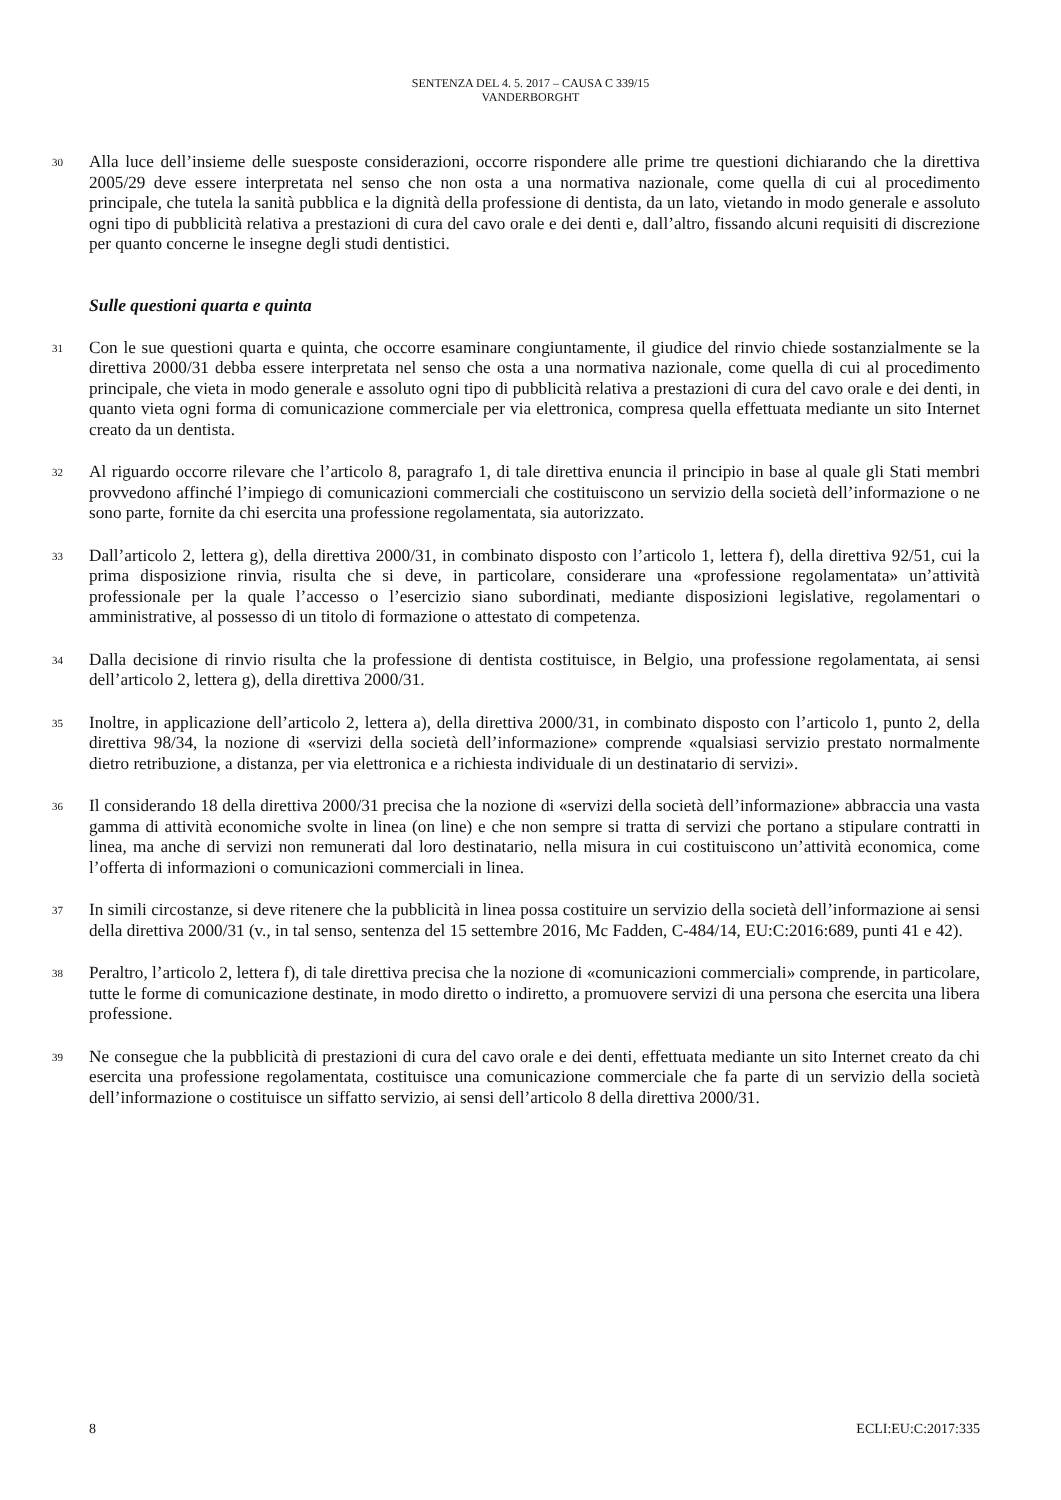SENTENZA DEL 4. 5. 2017 – CAUSA C 339/15
VANDERBORGHT
30
Alla luce dell’insieme delle suesposte considerazioni, occorre rispondere alle prime tre questioni dichiarando che la direttiva 2005/29 deve essere interpretata nel senso che non osta a una normativa nazionale, come quella di cui al procedimento principale, che tutela la sanità pubblica e la dignità della professione di dentista, da un lato, vietando in modo generale e assoluto ogni tipo di pubblicità relativa a prestazioni di cura del cavo orale e dei denti e, dall’altro, fissando alcuni requisiti di discrezione per quanto concerne le insegne degli studi dentistici.
Sulle questioni quarta e quinta
31
Con le sue questioni quarta e quinta, che occorre esaminare congiuntamente, il giudice del rinvio chiede sostanzialmente se la direttiva 2000/31 debba essere interpretata nel senso che osta a una normativa nazionale, come quella di cui al procedimento principale, che vieta in modo generale e assoluto ogni tipo di pubblicità relativa a prestazioni di cura del cavo orale e dei denti, in quanto vieta ogni forma di comunicazione commerciale per via elettronica, compresa quella effettuata mediante un sito Internet creato da un dentista.
32
Al riguardo occorre rilevare che l’articolo 8, paragrafo 1, di tale direttiva enuncia il principio in base al quale gli Stati membri provvedono affinché l’impiego di comunicazioni commerciali che costituiscono un servizio della società dell’informazione o ne sono parte, fornite da chi esercita una professione regolamentata, sia autorizzato.
33
Dall’articolo 2, lettera g), della direttiva 2000/31, in combinato disposto con l’articolo 1, lettera f), della direttiva 92/51, cui la prima disposizione rinvia, risulta che si deve, in particolare, considerare una «professione regolamentata» un’attività professionale per la quale l’accesso o l’esercizio siano subordinati, mediante disposizioni legislative, regolamentari o amministrative, al possesso di un titolo di formazione o attestato di competenza.
34
Dalla decisione di rinvio risulta che la professione di dentista costituisce, in Belgio, una professione regolamentata, ai sensi dell’articolo 2, lettera g), della direttiva 2000/31.
35
Inoltre, in applicazione dell’articolo 2, lettera a), della direttiva 2000/31, in combinato disposto con l’articolo 1, punto 2, della direttiva 98/34, la nozione di «servizi della società dell’informazione» comprende «qualsiasi servizio prestato normalmente dietro retribuzione, a distanza, per via elettronica e a richiesta individuale di un destinatario di servizi».
36
Il considerando 18 della direttiva 2000/31 precisa che la nozione di «servizi della società dell’informazione» abbraccia una vasta gamma di attività economiche svolte in linea (on line) e che non sempre si tratta di servizi che portano a stipulare contratti in linea, ma anche di servizi non remunerati dal loro destinatario, nella misura in cui costituiscono un’attività economica, come l’offerta di informazioni o comunicazioni commerciali in linea.
37
In simili circostanze, si deve ritenere che la pubblicità in linea possa costituire un servizio della società dell’informazione ai sensi della direttiva 2000/31 (v., in tal senso, sentenza del 15 settembre 2016, Mc Fadden, C-484/14, EU:C:2016:689, punti 41 e 42).
38
Peraltro, l’articolo 2, lettera f), di tale direttiva precisa che la nozione di «comunicazioni commerciali» comprende, in particolare, tutte le forme di comunicazione destinate, in modo diretto o indiretto, a promuovere servizi di una persona che esercita una libera professione.
39
Ne consegue che la pubblicità di prestazioni di cura del cavo orale e dei denti, effettuata mediante un sito Internet creato da chi esercita una professione regolamentata, costituisce una comunicazione commerciale che fa parte di un servizio della società dell’informazione o costituisce un siffatto servizio, ai sensi dell’articolo 8 della direttiva 2000/31.
8 ECLI:EU:C:2017:335